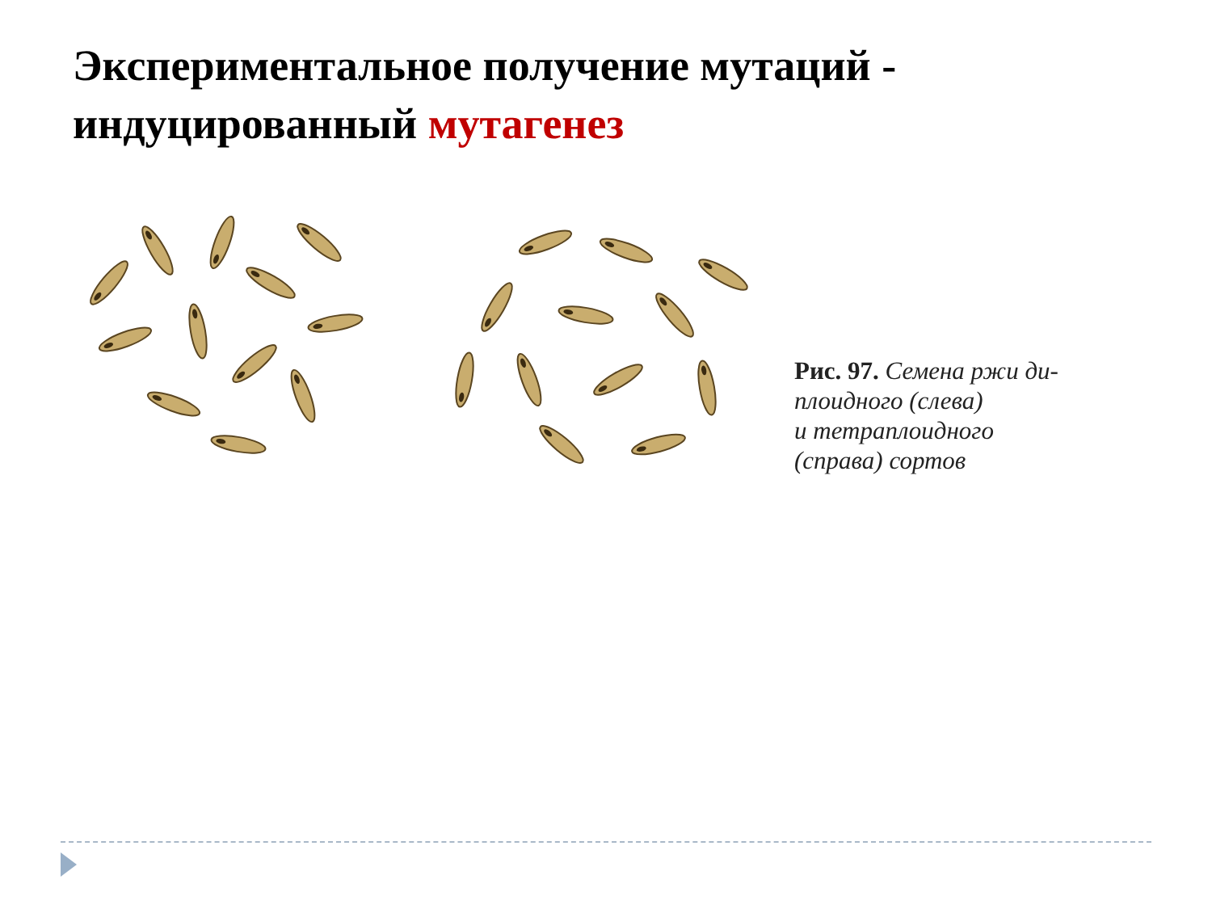Экспериментальное получение мутаций -
индуцированный мутагенез
Рис. 97. Семена ржи ди-
плоидного (слева)
и тетраплоидного
(справа) сортов